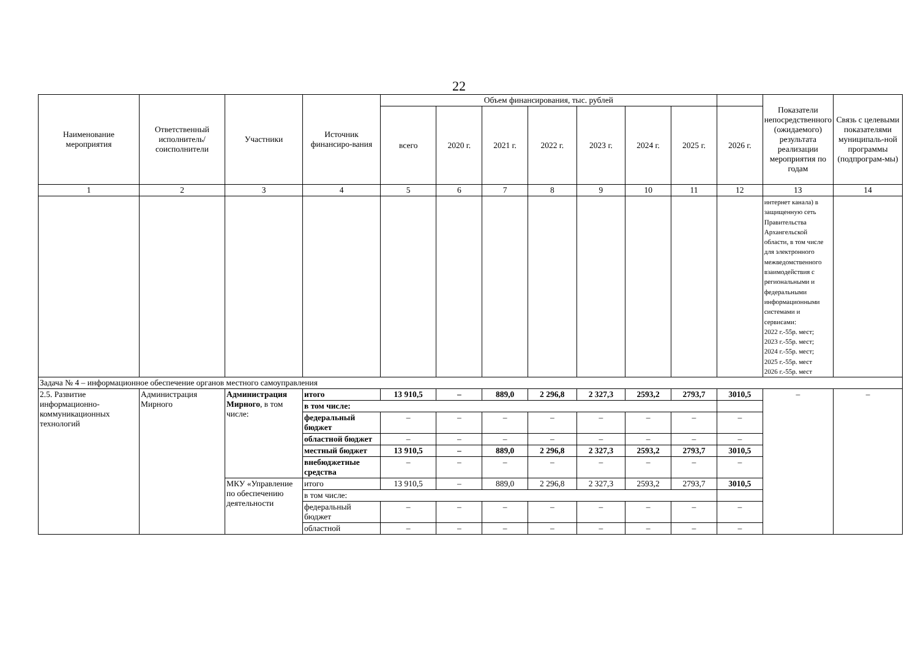22
| Наименование мероприятия | Ответственный исполнитель/ соисполнители | Участники | Источник финансиро-вания | Объем финансирования, тыс. рублей | | | | | | | | Показатели непосредственного (ожидаемого) результата реализации мероприятия по годам | Связь с целевыми показателями муниципаль-ной программы (подпрограм-мы) |
| --- | --- | --- | --- | --- | --- | --- | --- | --- | --- | --- | --- | --- | --- |
| | | | | всего | 2020 г. | 2021 г. | 2022 г. | 2023 г. | 2024 г. | 2025 г. | 2026 г. | | |
| 1 | 2 | 3 | 4 | 5 | 6 | 7 | 8 | 9 | 10 | 11 | 12 | 13 | 14 |
| | | | | | | | | | | | | интернет канала) в защищенную сеть Правительства Архангельской области, в том числе для электронного межведомственного взаимодействия с региональными и федеральными информационными системами и сервисами: 2022 г.-55р. мест; 2023 г.-55р. мест; 2024 г.-55р. мест; 2025 г.-55р. мест 2026 г.-55р. мест | |
| Задача № 4 – информационное обеспечение органов местного самоуправления | | | | | | | | | | | | | |
| 2.5. Развитие информационно-коммуникационных технологий | Администрация Мирного | Администрация Мирного , в том числе: | итого | 13 910,5 | – | 889,0 | 2 296,8 | 2 327,3 | 2593,2 | 2793,7 | 3010,5 | – | – |
| | | | в том числе: | | | | | | | | | | |
| | | | федеральный бюджет | – | – | – | – | – | – | – | – | | |
| | | | областной бюджет | – | – | – | – | – | – | – | – | | |
| | | | местный бюджет | 13 910,5 | – | 889,0 | 2 296,8 | 2 327,3 | 2593,2 | 2793,7 | 3010,5 | | |
| | | | внебюджетные средства | – | – | – | – | – | – | – | – | | |
| | | МКУ «Управление по обеспечению деятельности | итого | 13 910,5 | – | 889,0 | 2 296,8 | 2 327,3 | 2593,2 | 2793,7 | 3010,5 | | |
| | | | в том числе: | | | | | | | | | | |
| | | | федеральный бюджет | – | – | – | – | – | – | – | – | | |
| | | | областной | – | – | – | – | – | – | – | – | | |